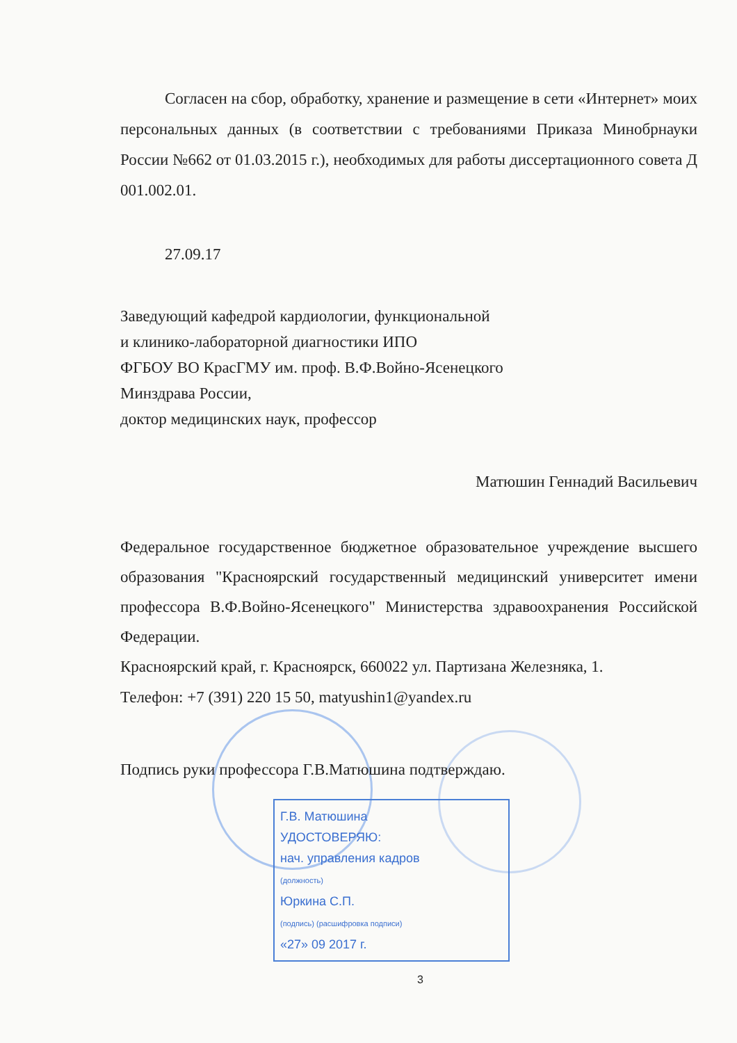Согласен на сбор, обработку, хранение и размещение в сети «Интернет» моих персональных данных (в соответствии с требованиями Приказа Минобрнауки России №662 от 01.03.2015 г.), необходимых для работы диссертационного совета Д 001.002.01.
27.09.17
Заведующий кафедрой кардиологии, функциональной
и клинико-лабораторной диагностики ИПО
ФГБОУ ВО КрасГМУ им. проф. В.Ф.Войно-Ясенецкого
Минздрава России,
доктор медицинских наук, профессор
Матюшин Геннадий Васильевич
Федеральное государственное бюджетное образовательное учреждение высшего образования "Красноярский государственный медицинский университет имени профессора В.Ф.Войно-Ясенецкого" Министерства здравоохранения Российской Федерации.
Красноярский край, г. Красноярск, 660022 ул. Партизана Железняка, 1.
Телефон: +7 (391) 220 15 50, matyushin1@yandex.ru
Подпись руки профессора Г.В.Матюшина подтверждаю.
Г.В. Матюшина
УДОСТОВЕРЯЮ:
нач. управления кадров
(должность)
Юркина С.П.
(подпись) (расшифровка подписи)
«27» 09 2017 г.
3